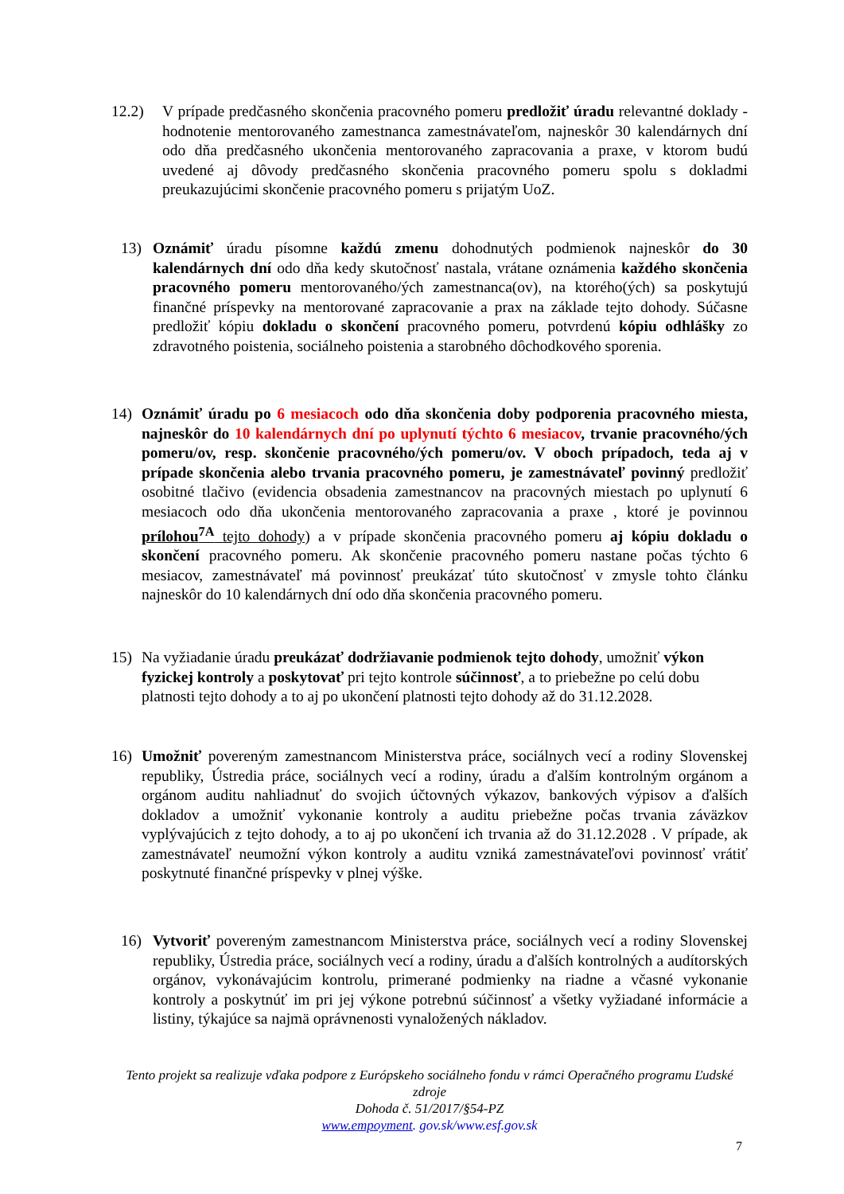12.2) V prípade predčasného skončenia pracovného pomeru predložiť úradu relevantné doklady - hodnotenie mentorovaného zamestnanca zamestnávateľom, najneskôr 30 kalendárnych dní odo dňa predčasného ukončenia mentorovaného zapracovania a praxe, v ktorom budú uvedené aj dôvody predčasného skončenia pracovného pomeru spolu s dokladmi preukazujúcimi skončenie pracovného pomeru s prijatým UoZ.
13) Oznámiť úradu písomne každú zmenu dohodnutých podmienok najneskôr do 30 kalendárnych dní odo dňa kedy skutočnosť nastala, vrátane oznámenia každého skončenia pracovného pomeru mentorovaného/ých zamestnanca(ov), na ktorého(ých) sa poskytujú finančné príspevky na mentorované zapracovanie a prax na základe tejto dohody. Súčasne predložiť kópiu dokladu o skončení pracovného pomeru, potvrdenú kópiu odhlášky zo zdravotného poistenia, sociálneho poistenia a starobného dôchodkového sporenia.
14) Oznámiť úradu po 6 mesiacoch odo dňa skončenia doby podporenia pracovného miesta, najneskôr do 10 kalendárnych dní po uplynutí týchto 6 mesiacov, trvanie pracovného/ých pomeru/ov, resp. skončenie pracovného/ých pomeru/ov. V oboch prípadoch, teda aj v prípade skončenia alebo trvania pracovného pomeru, je zamestnávateľ povinný predložiť osobitné tlačivo (evidencia obsadenia zamestnancov na pracovných miestach po uplynutí 6 mesiacoch odo dňa ukončenia mentorovaného zapracovania a praxe , ktoré je povinnou prílohou<sup>7A</sup> tejto dohody) a v prípade skončenia pracovného pomeru aj kópiu dokladu o skončení pracovného pomeru. Ak skončenie pracovného pomeru nastane počas týchto 6 mesiacov, zamestnávateľ má povinnosť preukázať túto skutočnosť v zmysle tohto článku najneskôr do 10 kalendárnych dní odo dňa skončenia pracovného pomeru.
15) Na vyžiadanie úradu preukázať dodržiavanie podmienok tejto dohody, umožniť výkon fyzickej kontroly a poskytovať pri tejto kontrole súčinnosť, a to priebežne po celú dobu platnosti tejto dohody a to aj po ukončení platnosti tejto dohody až do 31.12.2028.
16) Umožniť povereným zamestnancom Ministerstva práce, sociálnych vecí a rodiny Slovenskej republiky, Ústredia práce, sociálnych vecí a rodiny, úradu a ďalším kontrolným orgánom a orgánom auditu nahliadnuť do svojich účtovných výkazov, bankových výpisov a ďalších dokladov a umožniť vykonanie kontroly a auditu priebežne počas trvania záväzkov vyplývajúcich z tejto dohody, a to aj po ukončení ich trvania až do 31.12.2028 . V prípade, ak zamestnávateľ neumožní výkon kontroly a auditu vzniká zamestnávateľovi povinnosť vrátiť poskytnuté finančné príspevky v plnej výške.
16) Vytvoriť povereným zamestnancom Ministerstva práce, sociálnych vecí a rodiny Slovenskej republiky, Ústredia práce, sociálnych vecí a rodiny, úradu a ďalších kontrolných a audítorských orgánov, vykonávajúcim kontrolu, primerané podmienky na riadne a včasné vykonanie kontroly a poskytnúť im pri jej výkone potrebnú súčinnosť a všetky vyžiadané informácie a listiny, týkajúce sa najmä oprávnenosti vynaložených nákladov.
Tento projekt sa realizuje vďaka podpore z Európskeho sociálneho fondu v rámci Operačného programu Ľudské zdroje
Dohoda č. 51/2017/§54-PZ
www.empoyment. gov.sk/www.esf.gov.sk
7